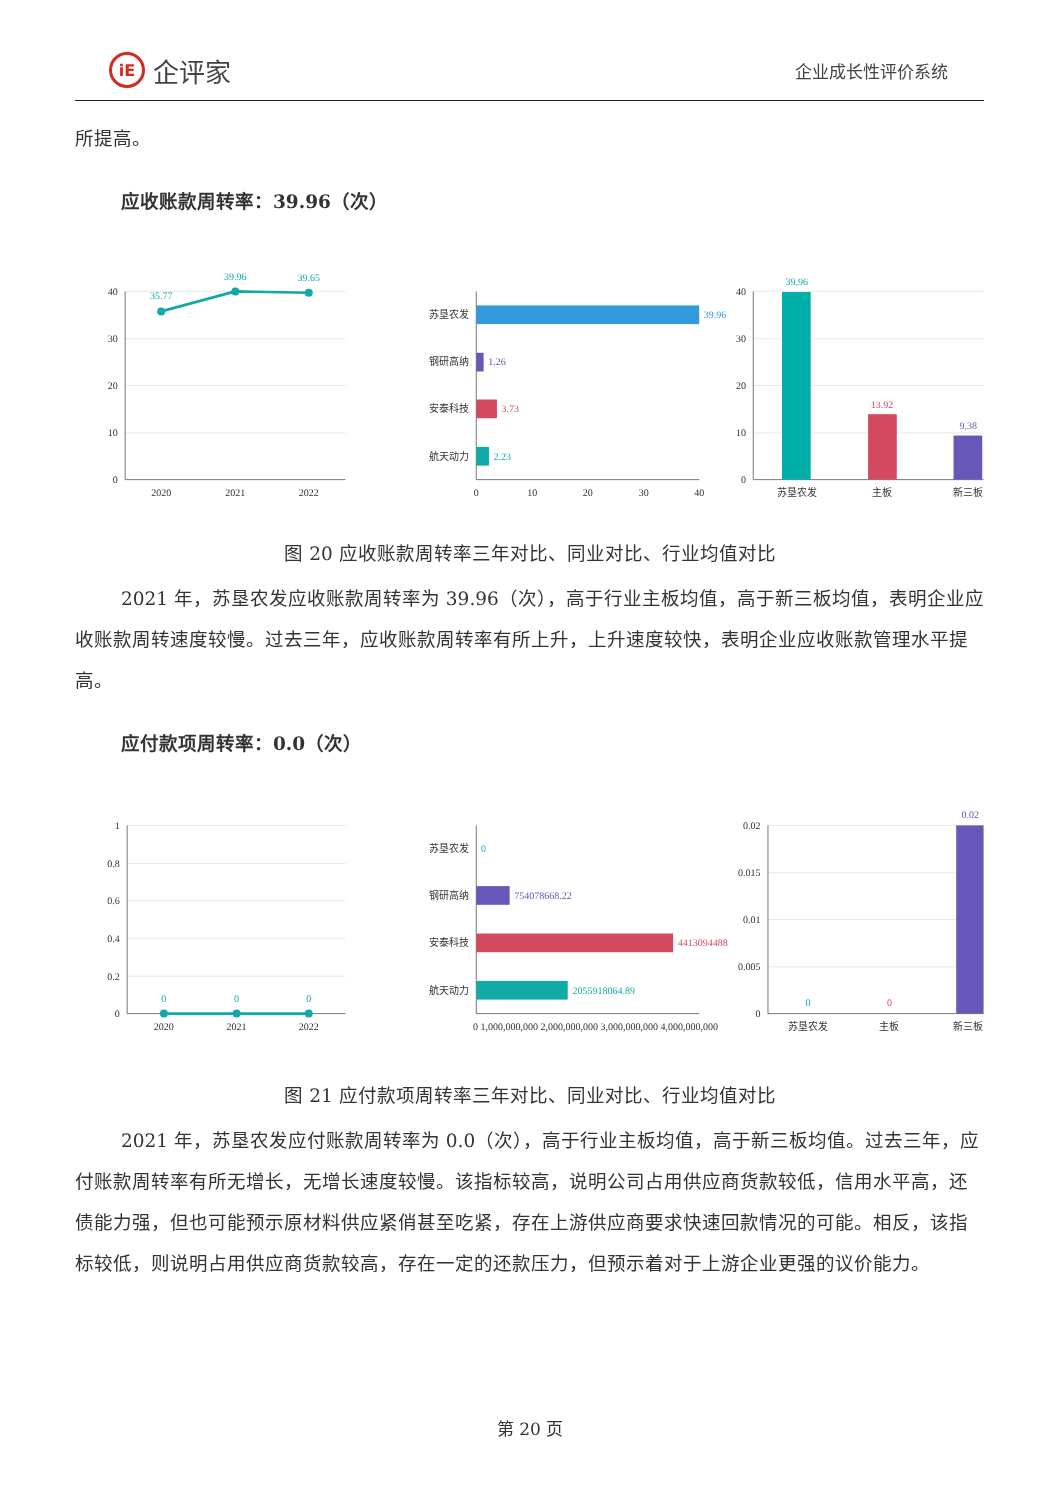iE 企评家
企业成长性评价系统
所提高。
应收账款周转率：39.96（次）
40
30
20
10
0
40
30
20
10
0
苏垦农发
钢研高纳
安泰科技
航天动力
2020
2021
2022
0
10
20
30
40
苏垦农发
主板
新三板
35.77
39.96
39.65
39.96
1.26
3.73
2.23
39.96
13.92
9.38
图 20 应收账款周转率三年对比、同业对比、行业均值对比
2021 年，苏垦农发应收账款周转率为 39.96（次），高于行业主板均值，高于新三板均值，表明企业应收账款周转速度较慢。过去三年，应收账款周转率有所上升，上升速度较快，表明企业应收账款管理水平提高。
应付款项周转率：0.0（次）
1
0.8
0.6
0.4
0.2
0
0.02
0.015
0.01
0.005
0
苏垦农发
钢研高纳
安泰科技
航天动力
2020
2021
2022
苏垦农发
主板
新三板
0 1,000,000,000 2,000,000,000 3,000,000,000 4,000,000,000
0
0
0
0
754078668.22
4413094488
2055918064.89
0
0
0.02
图 21 应付款项周转率三年对比、同业对比、行业均值对比
2021 年，苏垦农发应付账款周转率为 0.0（次），高于行业主板均值，高于新三板均值。过去三年，应付账款周转率有所无增长，无增长速度较慢。该指标较高，说明公司占用供应商货款较低，信用水平高，还债能力强，但也可能预示原材料供应紧俏甚至吃紧，存在上游供应商要求快速回款情况的可能。相反，该指标较低，则说明占用供应商货款较高，存在一定的还款压力，但预示着对于上游企业更强的议价能力。
第 20 页